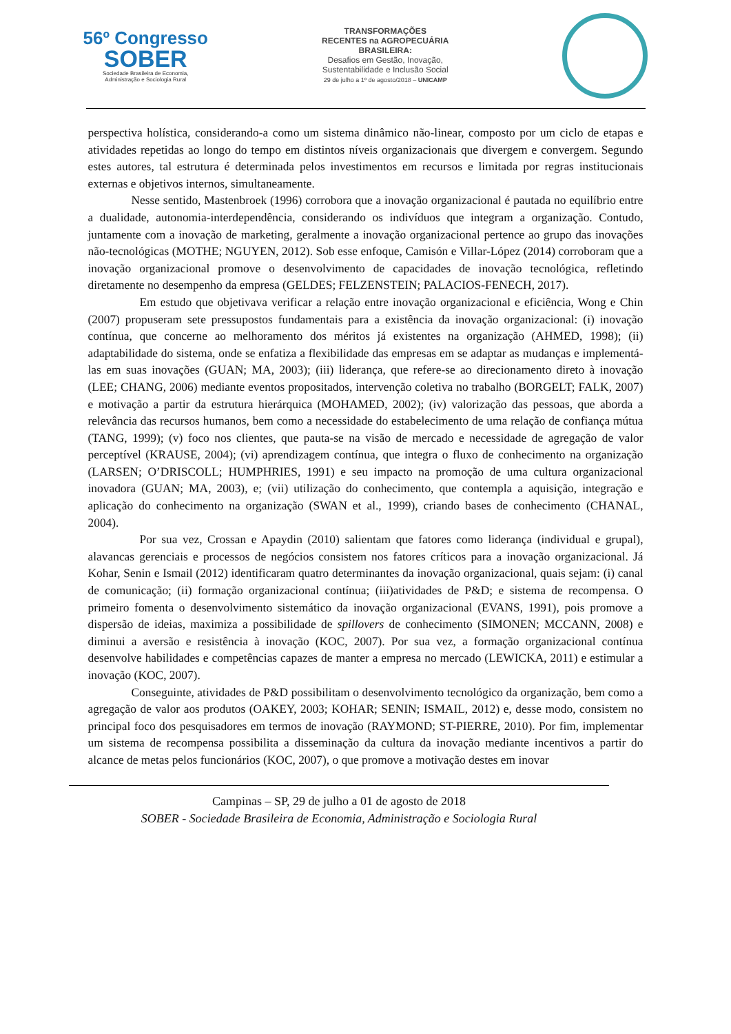56º Congresso
SOBER
Sociedade Brasileira de Economia,
Administração e Sociologia Rural
TRANSFORMAÇÕES
RECENTES na AGROPECUÁRIA
BRASILEIRA:
Desafios em Gestão, Inovação,
Sustentabilidade e Inclusão Social
29 de julho a 1º de agosto/2018 – UNICAMP
perspectiva holística, considerando-a como um sistema dinâmico não-linear, composto por um ciclo de etapas e atividades repetidas ao longo do tempo em distintos níveis organizacionais que divergem e convergem. Segundo estes autores, tal estrutura é determinada pelos investimentos em recursos e limitada por regras institucionais externas e objetivos internos, simultaneamente.
Nesse sentido, Mastenbroek (1996) corrobora que a inovação organizacional é pautada no equilíbrio entre a dualidade, autonomia-interdependência, considerando os indivíduos que integram a organização. Contudo, juntamente com a inovação de marketing, geralmente a inovação organizacional pertence ao grupo das inovações não-tecnológicas (MOTHE; NGUYEN, 2012). Sob esse enfoque, Camisón e Villar-López (2014) corroboram que a inovação organizacional promove o desenvolvimento de capacidades de inovação tecnológica, refletindo diretamente no desempenho da empresa (GELDES; FELZENSTEIN; PALACIOS-FENECH, 2017).
Em estudo que objetivava verificar a relação entre inovação organizacional e eficiência, Wong e Chin (2007) propuseram sete pressupostos fundamentais para a existência da inovação organizacional: (i) inovação contínua, que concerne ao melhoramento dos méritos já existentes na organização (AHMED, 1998); (ii) adaptabilidade do sistema, onde se enfatiza a flexibilidade das empresas em se adaptar as mudanças e implementá-las em suas inovações (GUAN; MA, 2003); (iii) liderança, que refere-se ao direcionamento direto à inovação (LEE; CHANG, 2006) mediante eventos propositados, intervenção coletiva no trabalho (BORGELT; FALK, 2007) e motivação a partir da estrutura hierárquica (MOHAMED, 2002); (iv) valorização das pessoas, que aborda a relevância das recursos humanos, bem como a necessidade do estabelecimento de uma relação de confiança mútua (TANG, 1999); (v) foco nos clientes, que pauta-se na visão de mercado e necessidade de agregação de valor perceptível (KRAUSE, 2004); (vi) aprendizagem contínua, que integra o fluxo de conhecimento na organização (LARSEN; O’DRISCOLL; HUMPHRIES, 1991) e seu impacto na promoção de uma cultura organizacional inovadora (GUAN; MA, 2003), e; (vii) utilização do conhecimento, que contempla a aquisição, integração e aplicação do conhecimento na organização (SWAN et al., 1999), criando bases de conhecimento (CHANAL, 2004).
Por sua vez, Crossan e Apaydin (2010) salientam que fatores como liderança (individual e grupal), alavancas gerenciais e processos de negócios consistem nos fatores críticos para a inovação organizacional. Já Kohar, Senin e Ismail (2012) identificaram quatro determinantes da inovação organizacional, quais sejam: (i) canal de comunicação; (ii) formação organizacional contínua; (iii)atividades de P&D; e sistema de recompensa. O primeiro fomenta o desenvolvimento sistemático da inovação organizacional (EVANS, 1991), pois promove a dispersão de ideias, maximiza a possibilidade de spillovers de conhecimento (SIMONEN; MCCANN, 2008) e diminui a aversão e resistência à inovação (KOC, 2007). Por sua vez, a formação organizacional contínua desenvolve habilidades e competências capazes de manter a empresa no mercado (LEWICKA, 2011) e estimular a inovação (KOC, 2007).
Conseguinte, atividades de P&D possibilitam o desenvolvimento tecnológico da organização, bem como a agregação de valor aos produtos (OAKEY, 2003; KOHAR; SENIN; ISMAIL, 2012) e, desse modo, consistem no principal foco dos pesquisadores em termos de inovação (RAYMOND; ST-PIERRE, 2010). Por fim, implementar um sistema de recompensa possibilita a disseminação da cultura da inovação mediante incentivos a partir do alcance de metas pelos funcionários (KOC, 2007), o que promove a motivação destes em inovar
Campinas – SP, 29 de julho a 01 de agosto de 2018
SOBER - Sociedade Brasileira de Economia, Administração e Sociologia Rural